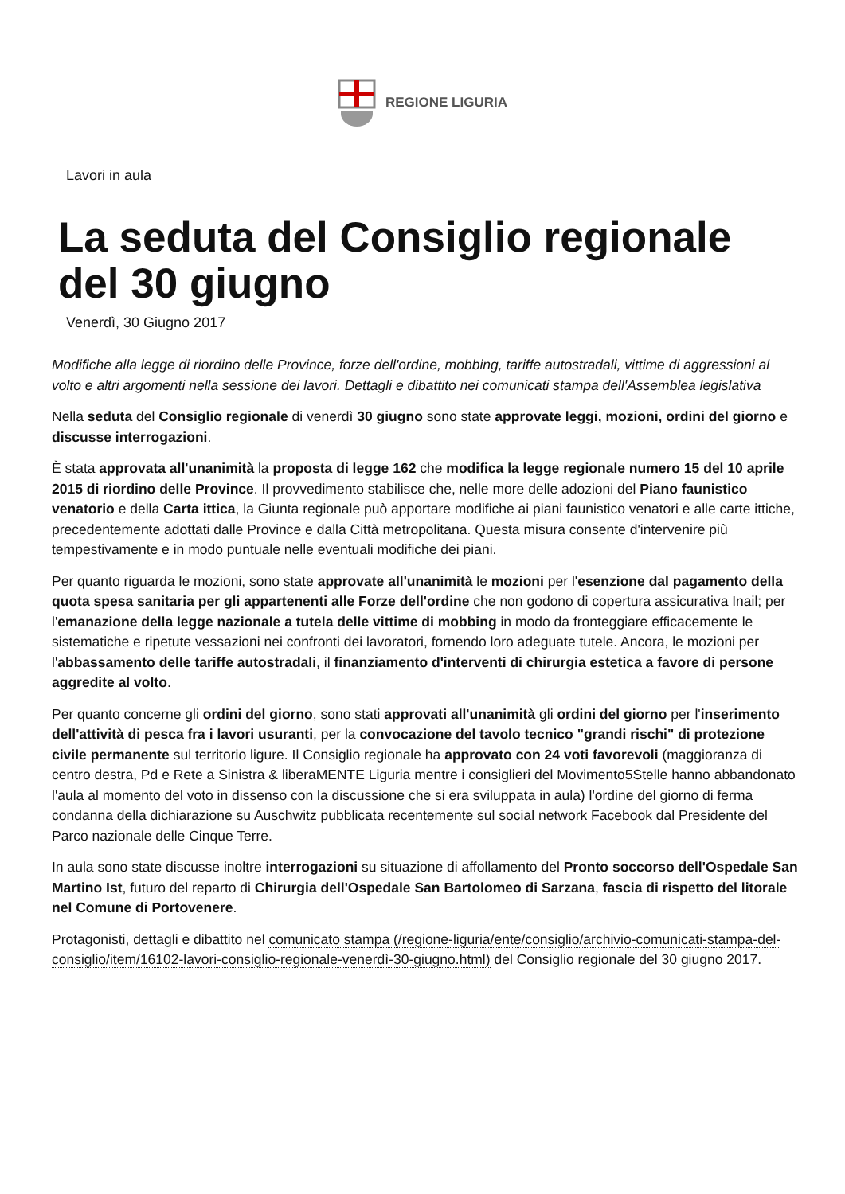REGIONE LIGURIA
Lavori in aula
La seduta del Consiglio regionale del 30 giugno
Venerdì, 30 Giugno 2017
Modifiche alla legge di riordino delle Province, forze dell'ordine, mobbing, tariffe autostradali, vittime di aggressioni al volto e altri argomenti nella sessione dei lavori. Dettagli e dibattito nei comunicati stampa dell'Assemblea legislativa
Nella seduta del Consiglio regionale di venerdì 30 giugno sono state approvate leggi, mozioni, ordini del giorno e discusse interrogazioni.
È stata approvata all'unanimità la proposta di legge 162 che modifica la legge regionale numero 15 del 10 aprile 2015 di riordino delle Province. Il provvedimento stabilisce che, nelle more delle adozioni del Piano faunistico venatorio e della Carta ittica, la Giunta regionale può apportare modifiche ai piani faunistico venatori e alle carte ittiche, precedentemente adottati dalle Province e dalla Città metropolitana. Questa misura consente d'intervenire più tempestivamente e in modo puntuale nelle eventuali modifiche dei piani.
Per quanto riguarda le mozioni, sono state approvate all'unanimità le mozioni per l'esenzione dal pagamento della quota spesa sanitaria per gli appartenenti alle Forze dell'ordine che non godono di copertura assicurativa Inail; per l'emanazione della legge nazionale a tutela delle vittime di mobbing in modo da fronteggiare efficacemente le sistematiche e ripetute vessazioni nei confronti dei lavoratori, fornendo loro adeguate tutele. Ancora, le mozioni per l'abbassamento delle tariffe autostradali, il finanziamento d'interventi di chirurgia estetica a favore di persone aggredite al volto.
Per quanto concerne gli ordini del giorno, sono stati approvati all'unanimità gli ordini del giorno per l'inserimento dell'attività di pesca fra i lavori usuranti, per la convocazione del tavolo tecnico "grandi rischi" di protezione civile permanente sul territorio ligure. Il Consiglio regionale ha approvato con 24 voti favorevoli (maggioranza di centro destra, Pd e Rete a Sinistra & liberaMENTE Liguria mentre i consiglieri del Movimento5Stelle hanno abbandonato l'aula al momento del voto in dissenso con la discussione che si era sviluppata in aula) l'ordine del giorno di ferma condanna della dichiarazione su Auschwitz pubblicata recentemente sul social network Facebook dal Presidente del Parco nazionale delle Cinque Terre.
In aula sono state discusse inoltre interrogazioni su situazione di affollamento del Pronto soccorso dell'Ospedale San Martino Ist, futuro del reparto di Chirurgia dell'Ospedale San Bartolomeo di Sarzana, fascia di rispetto del litorale nel Comune di Portovenere.
Protagonisti, dettagli e dibattito nel comunicato stampa (/regione-liguria/ente/consiglio/archivio-comunicati-stampa-del-consiglio/item/16102-lavori-consiglio-regionale-venerdì-30-giugno.html) del Consiglio regionale del 30 giugno 2017.